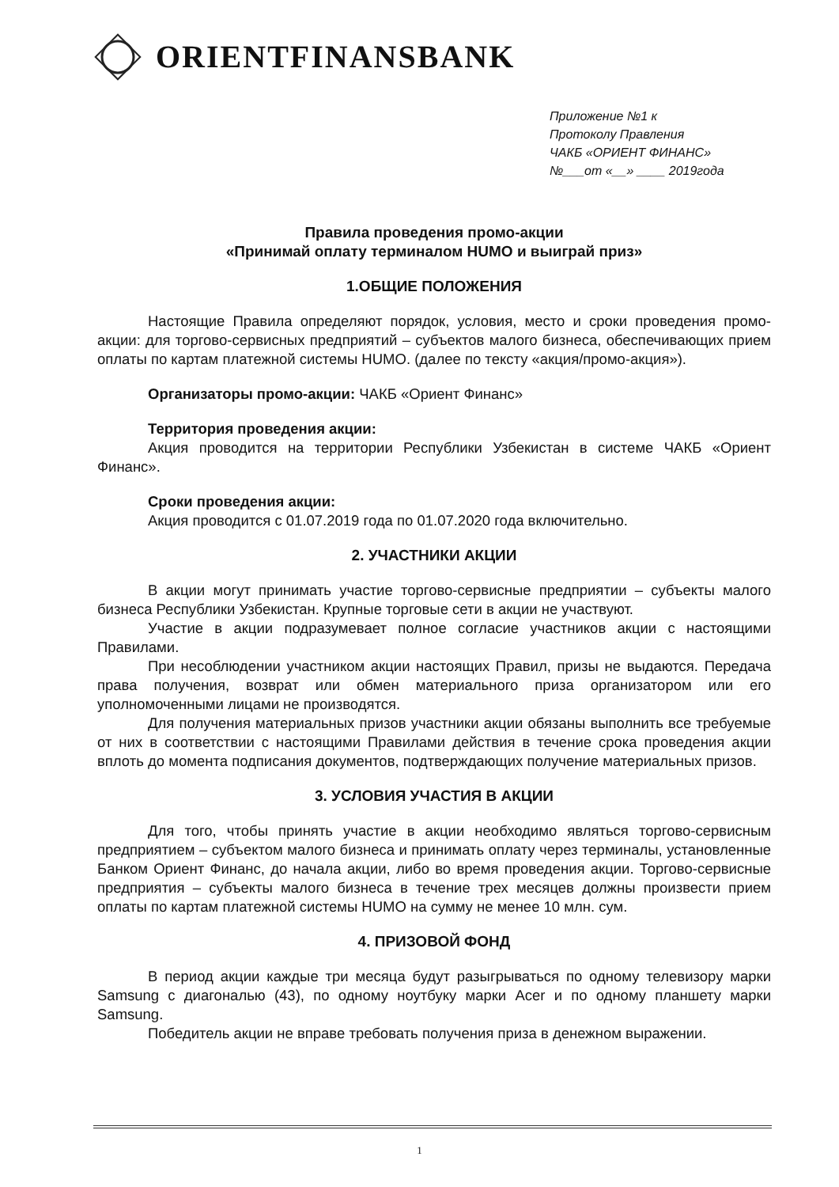ORIENTFINANSBANK
Приложение №1 к
Протоколу Правления
ЧАКБ «ОРИЕНТ ФИНАНС»
№___от «__» ____ 2019года
Правила проведения промо-акции
«Принимай оплату терминалом HUMO и выиграй приз»
1.ОБЩИЕ ПОЛОЖЕНИЯ
Настоящие Правила определяют порядок, условия, место и сроки проведения промо-акции: для торгово-сервисных предприятий – субъектов малого бизнеса, обеспечивающих прием оплаты по картам платежной системы HUMO. (далее по тексту «акция/промо-акция»).
Организаторы промо-акции: ЧАКБ «Ориент Финанс»
Территория проведения акции:
Акция проводится на территории Республики Узбекистан в системе ЧАКБ «Ориент Финанс».
Сроки проведения акции:
Акция проводится с 01.07.2019 года по 01.07.2020 года включительно.
2. УЧАСТНИКИ АКЦИИ
В акции могут принимать участие торгово-сервисные предприятии – субъекты малого бизнеса Республики Узбекистан. Крупные торговые сети в акции не участвуют.
Участие в акции подразумевает полное согласие участников акции с настоящими Правилами.
При несоблюдении участником акции настоящих Правил, призы не выдаются. Передача права получения, возврат или обмен материального приза организатором или его уполномоченными лицами не производятся.
Для получения материальных призов участники акции обязаны выполнить все требуемые от них в соответствии с настоящими Правилами действия в течение срока проведения акции вплоть до момента подписания документов, подтверждающих получение материальных призов.
3. УСЛОВИЯ УЧАСТИЯ В АКЦИИ
Для того, чтобы принять участие в акции необходимо являться торгово-сервисным предприятием – субъектом малого бизнеса и принимать оплату через терминалы, установленные Банком Ориент Финанс, до начала акции, либо во время проведения акции. Торгово-сервисные предприятия – субъекты малого бизнеса в течение трех месяцев должны произвести прием оплаты по картам платежной системы HUMO на сумму не менее 10 млн. сум.
4. ПРИЗОВОЙ ФОНД
В период акции каждые три месяца будут разыгрываться по одному телевизору марки Samsung с диагональю (43), по одному ноутбуку марки Acer и по одному планшету марки Samsung.
Победитель акции не вправе требовать получения приза в денежном выражении.
1